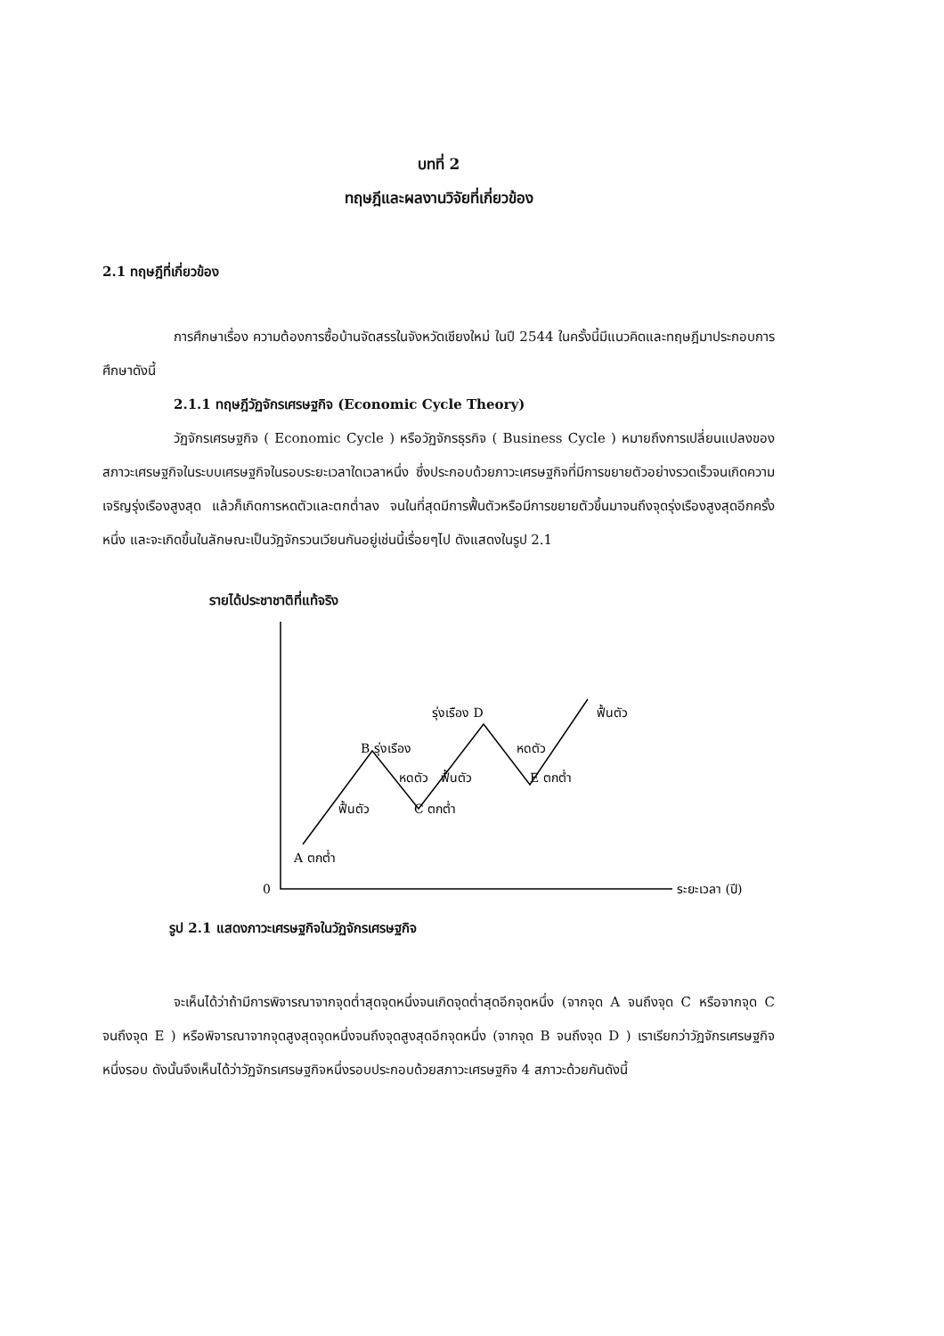บทที่ 2
ทฤษฎีและผลงานวิจัยที่เกี่ยวข้อง
2.1 ทฤษฎีที่เกี่ยวข้อง
การศึกษาเรื่อง ความต้องการซื้อบ้านจัดสรรในจังหวัดเชียงใหม่ ในปี 2544 ในครั้งนี้มีแนวคิดและทฤษฎีมาประกอบการศึกษาดังนี้
2.1.1 ทฤษฎีวัฏจักรเศรษฐกิจ (Economic Cycle Theory)
วัฏจักรเศรษฐกิจ ( Economic Cycle ) หรือวัฏจักรธุรกิจ ( Business Cycle ) หมายถึงการเปลี่ยนแปลงของสภาวะเศรษฐกิจในระบบเศรษฐกิจในรอบระยะเวลาใดเวลาหนึ่ง ซึ่งประกอบด้วยภาวะเศรษฐกิจที่มีการขยายตัวอย่างรวดเร็วจนเกิดความเจริญรุ่งเรืองสูงสุด แล้วก็เกิดการหดตัวและตกต่ำลง จนในที่สุดมีการฟื้นตัวหรือมีการขยายตัวขึ้นมาจนถึงจุดรุ่งเรืองสูงสุดอีกครั้งหนึ่ง และจะเกิดขึ้นในลักษณะเป็นวัฏจักรวนเวียนกันอยู่เช่นนี้เรื่อยๆไป ดังแสดงในรูป 2.1
รายได้ประชาชาติที่แท้จริง
0
ระยะเวลา (ปี)
A ตกต่ำ
ฟื้นตัว
B รุ่งเรือง
หดตัว
C ตกต่ำ
ฟื้นตัว
รุ่งเรือง D
หดตัว
E ตกต่ำ
ฟื้นตัว
รูป 2.1 แสดงภาวะเศรษฐกิจในวัฏจักรเศรษฐกิจ
จะเห็นได้ว่าถ้ามีการพิจารณาจากจุดต่ำสุดจุดหนึ่งจนเกิดจุดต่ำสุดอีกจุดหนึ่ง (จากจุด A จนถึงจุด C หรือจากจุด C จนถึงจุด E ) หรือพิจารณาจากจุดสูงสุดจุดหนึ่งจนถึงจุดสูงสุดอีกจุดหนึ่ง (จากจุด B จนถึงจุด D ) เราเรียกว่าวัฏจักรเศรษฐกิจหนึ่งรอบ ดังนั้นจึงเห็นได้ว่าวัฏจักรเศรษฐกิจหนึ่งรอบประกอบด้วยสภาวะเศรษฐกิจ 4 สภาวะด้วยกันดังนี้